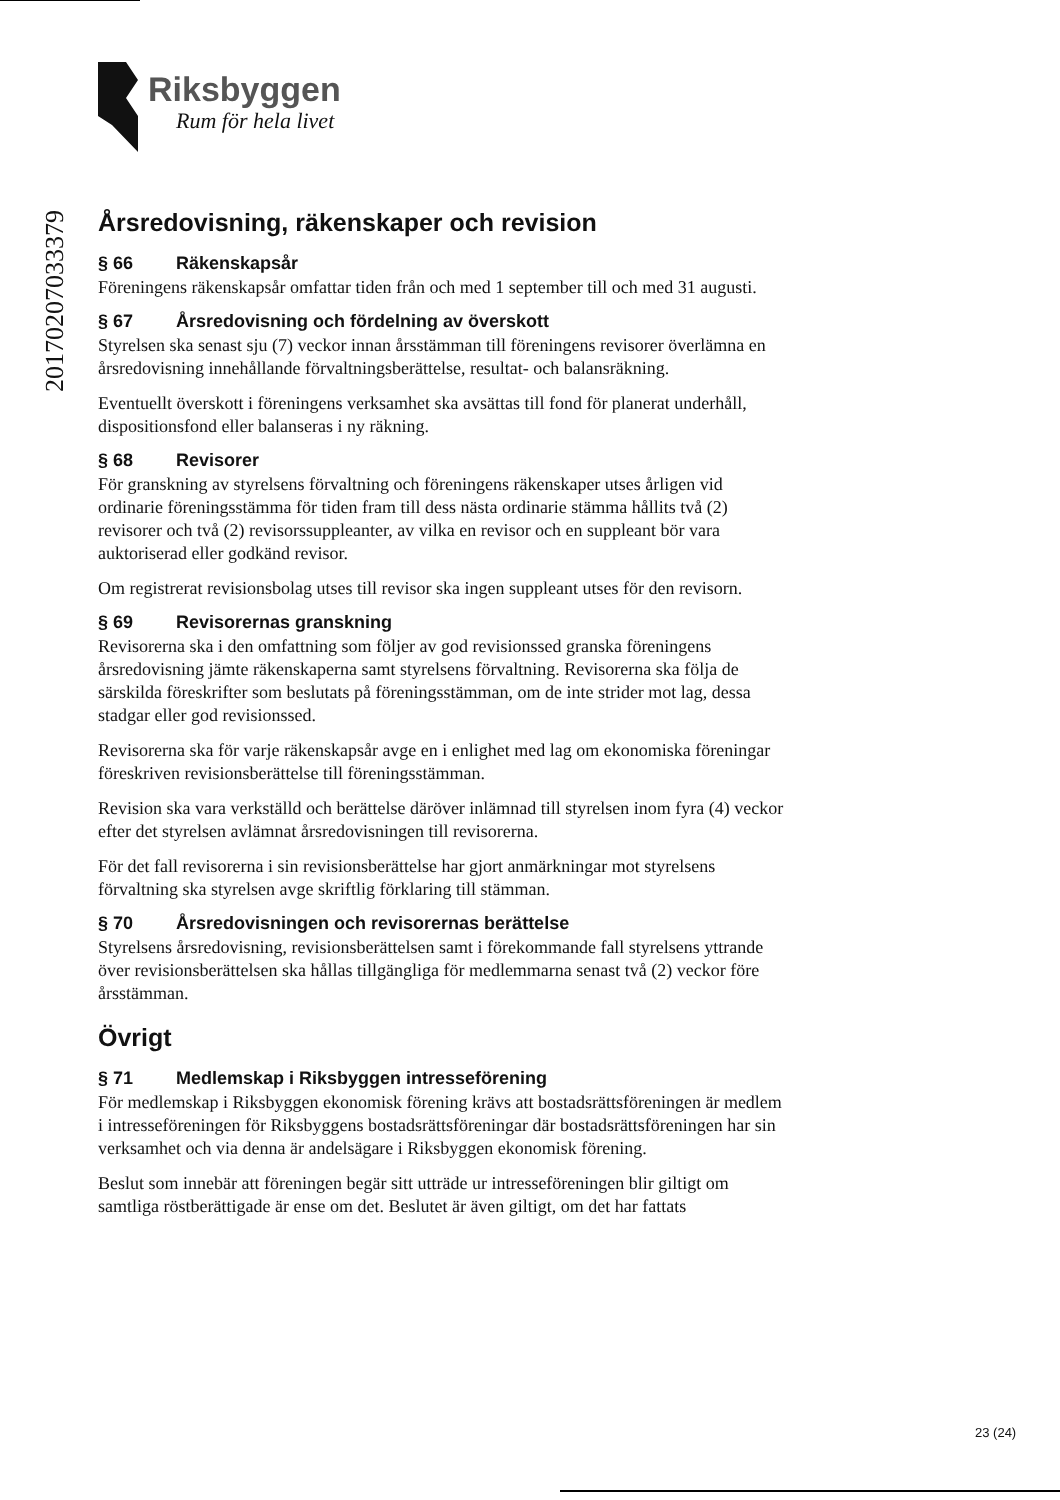Riksbyggen
Rum för hela livet
20170207033379
Årsredovisning, räkenskaper och revision
§ 66 Räkenskapsår
Föreningens räkenskapsår omfattar tiden från och med 1 september till och med 31 augusti.
§ 67 Årsredovisning och fördelning av överskott
Styrelsen ska senast sju (7) veckor innan årsstämman till föreningens revisorer överlämna en årsredovisning innehållande förvaltningsberättelse, resultat- och balansräkning.
Eventuellt överskott i föreningens verksamhet ska avsättas till fond för planerat underhåll, dispositionsfond eller balanseras i ny räkning.
§ 68 Revisorer
För granskning av styrelsens förvaltning och föreningens räkenskaper utses årligen vid ordinarie föreningsstämma för tiden fram till dess nästa ordinarie stämma hållits två (2) revisorer och två (2) revisorssuppleanter, av vilka en revisor och en suppleant bör vara auktoriserad eller godkänd revisor.
Om registrerat revisionsbolag utses till revisor ska ingen suppleant utses för den revisorn.
§ 69 Revisorernas granskning
Revisorerna ska i den omfattning som följer av god revisionssed granska föreningens årsredovisning jämte räkenskaperna samt styrelsens förvaltning. Revisorerna ska följa de särskilda föreskrifter som beslutats på föreningsstämman, om de inte strider mot lag, dessa stadgar eller god revisionssed.
Revisorerna ska för varje räkenskapsår avge en i enlighet med lag om ekonomiska föreningar föreskriven revisionsberättelse till föreningsstämman.
Revision ska vara verkställd och berättelse däröver inlämnad till styrelsen inom fyra (4) veckor efter det styrelsen avlämnat årsredovisningen till revisorerna.
För det fall revisorerna i sin revisionsberättelse har gjort anmärkningar mot styrelsens förvaltning ska styrelsen avge skriftlig förklaring till stämman.
§ 70 Årsredovisningen och revisorernas berättelse
Styrelsens årsredovisning, revisionsberättelsen samt i förekommande fall styrelsens yttrande över revisionsberättelsen ska hållas tillgängliga för medlemmarna senast två (2) veckor före årsstämman.
Övrigt
§ 71 Medlemskap i Riksbyggen intresseförening
För medlemskap i Riksbyggen ekonomisk förening krävs att bostadsrättsföreningen är medlem i intresseföreningen för Riksbyggens bostadsrättsföreningar där bostadsrättsföreningen har sin verksamhet och via denna är andelsägare i Riksbyggen ekonomisk förening.
Beslut som innebär att föreningen begär sitt utträde ur intresseföreningen blir giltigt om samtliga röstberättigade är ense om det. Beslutet är även giltigt, om det har fattats
23 (24)